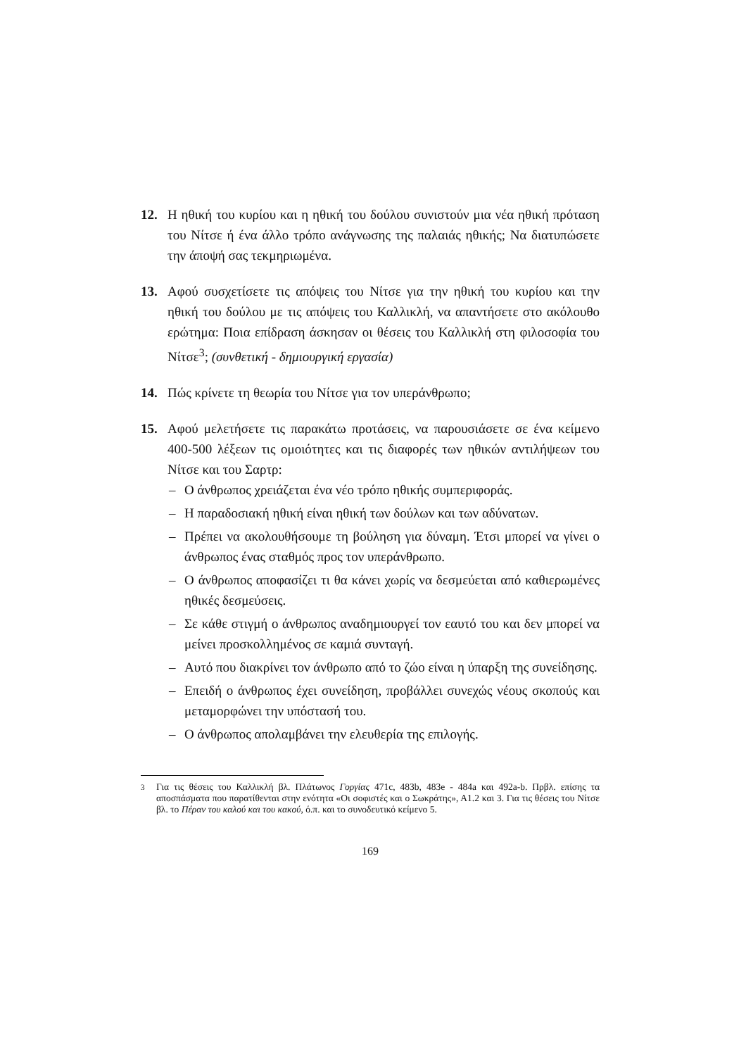12. Η ηθική του κυρίου και η ηθική του δούλου συνιστούν μια νέα ηθική πρόταση του Νίτσε ή ένα άλλο τρόπο ανάγνωσης της παλαιάς ηθικής; Να διατυπώσετε την άποψή σας τεκμηριωμένα.
13. Αφού συσχετίσετε τις απόψεις του Νίτσε για την ηθική του κυρίου και την ηθική του δούλου με τις απόψεις του Καλλικλή, να απαντήσετε στο ακόλουθο ερώτημα: Ποια επίδραση άσκησαν οι θέσεις του Καλλικλή στη φιλοσοφία του Νίτσε<sup>3</sup>; (συνθετική - δημιουργική εργασία)
14. Πώς κρίνετε τη θεωρία του Νίτσε για τον υπεράνθρωπο;
15. Αφού μελετήσετε τις παρακάτω προτάσεις, να παρουσιάσετε σε ένα κείμενο 400-500 λέξεων τις ομοιότητες και τις διαφορές των ηθικών αντιλήψεων του Νίτσε και του Σαρτρ:
– Ο άνθρωπος χρειάζεται ένα νέο τρόπο ηθικής συμπεριφοράς.
– Η παραδοσιακή ηθική είναι ηθική των δούλων και των αδύνατων.
– Πρέπει να ακολουθήσουμε τη βούληση για δύναμη. Έτσι μπορεί να γίνει ο άνθρωπος ένας σταθμός προς τον υπεράνθρωπο.
– Ο άνθρωπος αποφασίζει τι θα κάνει χωρίς να δεσμεύεται από καθιερωμένες ηθικές δεσμεύσεις.
– Σε κάθε στιγμή ο άνθρωπος αναδημιουργεί τον εαυτό του και δεν μπορεί να μείνει προσκολλημένος σε καμιά συνταγή.
– Αυτό που διακρίνει τον άνθρωπο από το ζώο είναι η ύπαρξη της συνείδησης.
– Επειδή ο άνθρωπος έχει συνείδηση, προβάλλει συνεχώς νέους σκοπούς και μεταμορφώνει την υπόστασή του.
– Ο άνθρωπος απολαμβάνει την ελευθερία της επιλογής.
<sup>3</sup> Για τις θέσεις του Καλλικλή βλ. Πλάτωνος Γοργίας 471c, 483b, 483e - 484a και 492a-b. Πρβλ. επίσης τα αποσπάσματα που παρατίθενται στην ενότητα «Οι σοφιστές και ο Σωκράτης», Α1.2 και 3. Για τις θέσεις του Νίτσε βλ. το Πέραν του καλού και του κακού, ό.π. και το συνοδευτικό κείμενο 5.
169